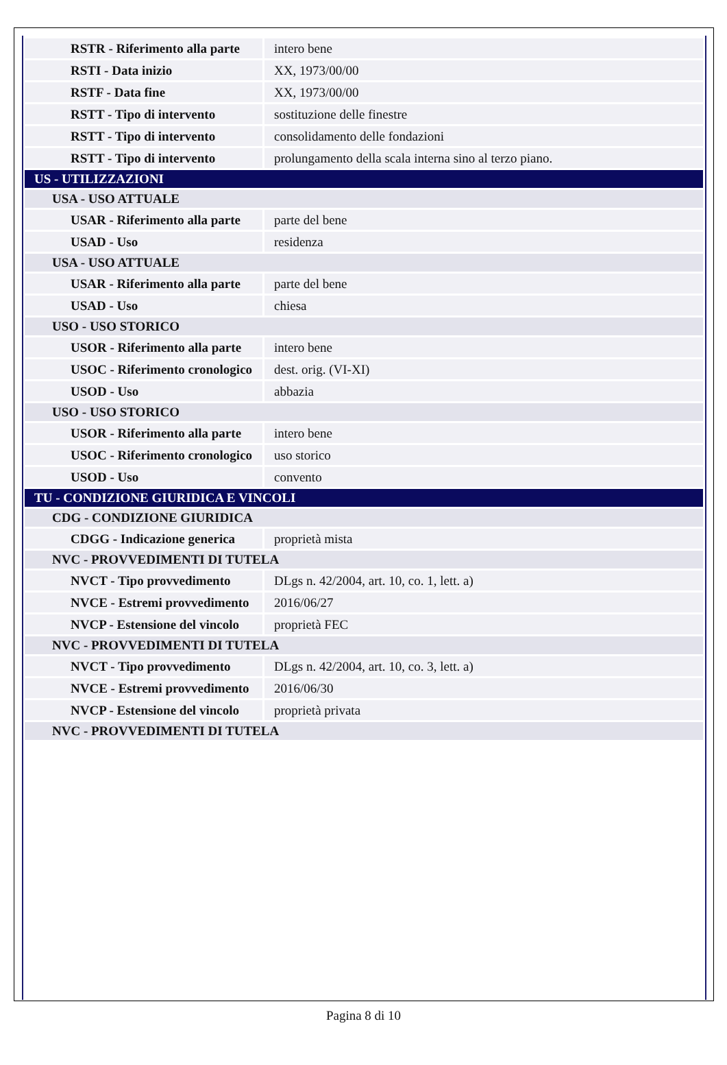| RSTR - Riferimento alla parte | intero bene |
| RSTI - Data inizio | XX, 1973/00/00 |
| RSTF - Data fine | XX, 1973/00/00 |
| RSTT - Tipo di intervento | sostituzione delle finestre |
| RSTT - Tipo di intervento | consolidamento delle fondazioni |
| RSTT - Tipo di intervento | prolungamento della scala interna sino al terzo piano. |
| US - UTILIZZAZIONI | |
| USA - USO ATTUALE | |
| USAR - Riferimento alla parte | parte del bene |
| USAD - Uso | residenza |
| USA - USO ATTUALE | |
| USAR - Riferimento alla parte | parte del bene |
| USAD - Uso | chiesa |
| USO - USO STORICO | |
| USOR - Riferimento alla parte | intero bene |
| USOC - Riferimento cronologico | dest. orig. (VI-XI) |
| USOD - Uso | abbazia |
| USO - USO STORICO | |
| USOR - Riferimento alla parte | intero bene |
| USOC - Riferimento cronologico | uso storico |
| USOD - Uso | convento |
| TU - CONDIZIONE GIURIDICA E VINCOLI | |
| CDG - CONDIZIONE GIURIDICA | |
| CDGG - Indicazione generica | proprietà mista |
| NVC - PROVVEDIMENTI DI TUTELA | |
| NVCT - Tipo provvedimento | DLgs n. 42/2004, art. 10, co. 1, lett. a) |
| NVCE - Estremi provvedimento | 2016/06/27 |
| NVCP - Estensione del vincolo | proprietà FEC |
| NVC - PROVVEDIMENTI DI TUTELA | |
| NVCT - Tipo provvedimento | DLgs n. 42/2004, art. 10, co. 3, lett. a) |
| NVCE - Estremi provvedimento | 2016/06/30 |
| NVCP - Estensione del vincolo | proprietà privata |
| NVC - PROVVEDIMENTI DI TUTELA | |
Pagina 8 di 10